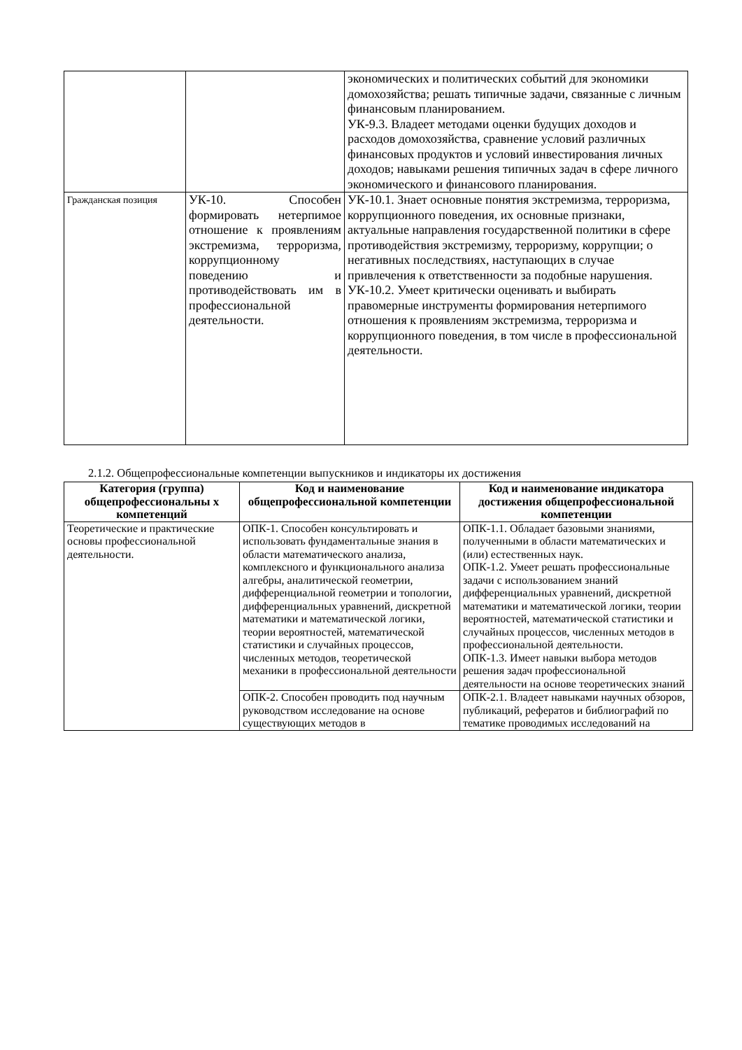| | | экономических и политических событий для экономики домохозяйства; решать типичные задачи, связанные с личным финансовым планированием. УК-9.3. Владеет методами оценки будущих доходов и расходов домохозяйства, сравнение условий различных финансовых продуктов и условий инвестирования личных доходов; навыками решения типичных задач в сфере личного экономического и финансового планирования. |
| Гражданская позиция | УК-10. Способен формировать нетерпимое отношение к проявлениям экстремизма, терроризма, коррупционному поведению и противодействовать им в профессиональной деятельности. | УК-10.1. Знает основные понятия экстремизма, терроризма, коррупционного поведения, их основные признаки, актуальные направления государственной политики в сфере противодействия экстремизму, терроризму, коррупции; о негативных последствиях, наступающих в случае привлечения к ответственности за подобные нарушения. УК-10.2. Умеет критически оценивать и выбирать правомерные инструменты формирования нетерпимого отношения к проявлениям экстремизма, терроризма и коррупционного поведения, в том числе в профессиональной деятельности. |
2.1.2. Общепрофессиональные компетенции выпускников и индикаторы их достижения
| Категория (группа) общепрофессиональны х компетенций | Код и наименование общепрофессиональной компетенции | Код и наименование индикатора достижения общепрофессиональной компетенции |
| --- | --- | --- |
| Теоретические и практические основы профессиональной деятельности. | ОПК-1. Способен консультировать и использовать фундаментальные знания в области математического анализа, комплексного и функционального анализа алгебры, аналитической геометрии, дифференциальной геометрии и топологии, дифференциальных уравнений, дискретной математики и математической логики, теории вероятностей, математической статистики и случайных процессов, численных методов, теоретической механики в профессиональной деятельности | ОПК-1.1. Обладает базовыми знаниями, полученными в области математических и (или) естественных наук. ОПК-1.2. Умеет решать профессиональные задачи с использованием знаний дифференциальных уравнений, дискретной математики и математической логики, теории вероятностей, математической статистики и случайных процессов, численных методов в профессиональной деятельности. ОПК-1.3. Имеет навыки выбора методов решения задач профессиональной деятельности на основе теоретических знаний |
| | ОПК-2. Способен проводить под научным руководством исследование на основе существующих методов в | ОПК-2.1. Владеет навыками научных обзоров, публикаций, рефератов и библиографий по тематике проводимых исследований на |